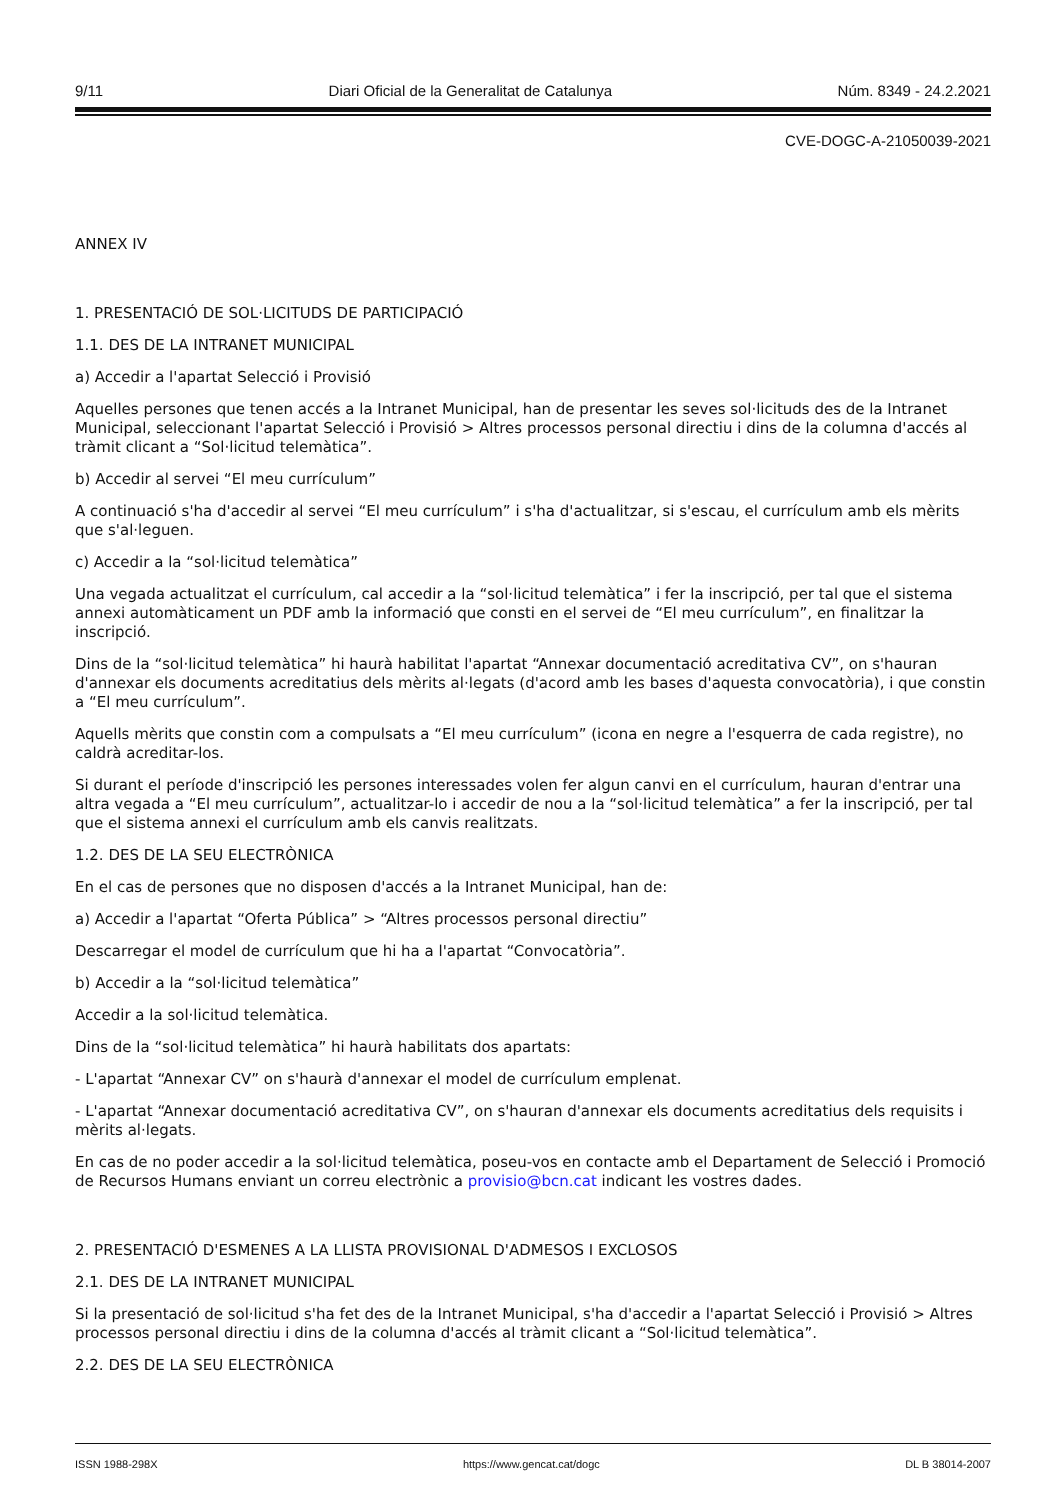9/11 Diari Oficial de la Generalitat de Catalunya Núm. 8349 - 24.2.2021
CVE-DOGC-A-21050039-2021
ANNEX IV
1. PRESENTACIÓ DE SOL·LICITUDS DE PARTICIPACIÓ
1.1. DES DE LA INTRANET MUNICIPAL
a) Accedir a l'apartat Selecció i Provisió
Aquelles persones que tenen accés a la Intranet Municipal, han de presentar les seves sol·licituds des de la Intranet Municipal, seleccionant l'apartat Selecció i Provisió > Altres processos personal directiu i dins de la columna d'accés al tràmit clicant a “Sol·licitud telemàtica”.
b) Accedir al servei “El meu currículum”
A continuació s'ha d'accedir al servei “El meu currículum” i s'ha d'actualitzar, si s'escau, el currículum amb els mèrits que s'al·leguen.
c) Accedir a la “sol·licitud telemàtica”
Una vegada actualitzat el currículum, cal accedir a la “sol·licitud telemàtica” i fer la inscripció, per tal que el sistema annexi automàticament un PDF amb la informació que consti en el servei de “El meu currículum”, en finalitzar la inscripció.
Dins de la “sol·licitud telemàtica” hi haurà habilitat l'apartat “Annexar documentació acreditativa CV”, on s'hauran d'annexar els documents acreditatius dels mèrits al·legats (d'acord amb les bases d'aquesta convocatòria), i que constin a “El meu currículum”.
Aquells mèrits que constin com a compulsats a “El meu currículum” (icona en negre a l'esquerra de cada registre), no caldrà acreditar-los.
Si durant el període d'inscripció les persones interessades volen fer algun canvi en el currículum, hauran d'entrar una altra vegada a “El meu currículum”, actualitzar-lo i accedir de nou a la “sol·licitud telemàtica” a fer la inscripció, per tal que el sistema annexi el currículum amb els canvis realitzats.
1.2. DES DE LA SEU ELECTRÒNICA
En el cas de persones que no disposen d'accés a la Intranet Municipal, han de:
a) Accedir a l'apartat “Oferta Pública” > “Altres processos personal directiu”
Descarregar el model de currículum que hi ha a l'apartat “Convocatòria”.
b) Accedir a la “sol·licitud telemàtica”
Accedir a la sol·licitud telemàtica.
Dins de la “sol·licitud telemàtica” hi haurà habilitats dos apartats:
- L'apartat “Annexar CV” on s'haurà d'annexar el model de currículum emplenat.
- L'apartat “Annexar documentació acreditativa CV”, on s'hauran d'annexar els documents acreditatius dels requisits i mèrits al·legats.
En cas de no poder accedir a la sol·licitud telemàtica, poseu-vos en contacte amb el Departament de Selecció i Promoció de Recursos Humans enviant un correu electrònic a provisio@bcn.cat indicant les vostres dades.
2. PRESENTACIÓ D'ESMENES A LA LLISTA PROVISIONAL D'ADMESOS I EXCLOSOS
2.1. DES DE LA INTRANET MUNICIPAL
Si la presentació de sol·licitud s'ha fet des de la Intranet Municipal, s'ha d'accedir a l'apartat Selecció i Provisió > Altres processos personal directiu i dins de la columna d'accés al tràmit clicant a “Sol·licitud telemàtica”.
2.2. DES DE LA SEU ELECTRÒNICA
ISSN 1988-298X https://www.gencat.cat/dogc DL B 38014-2007